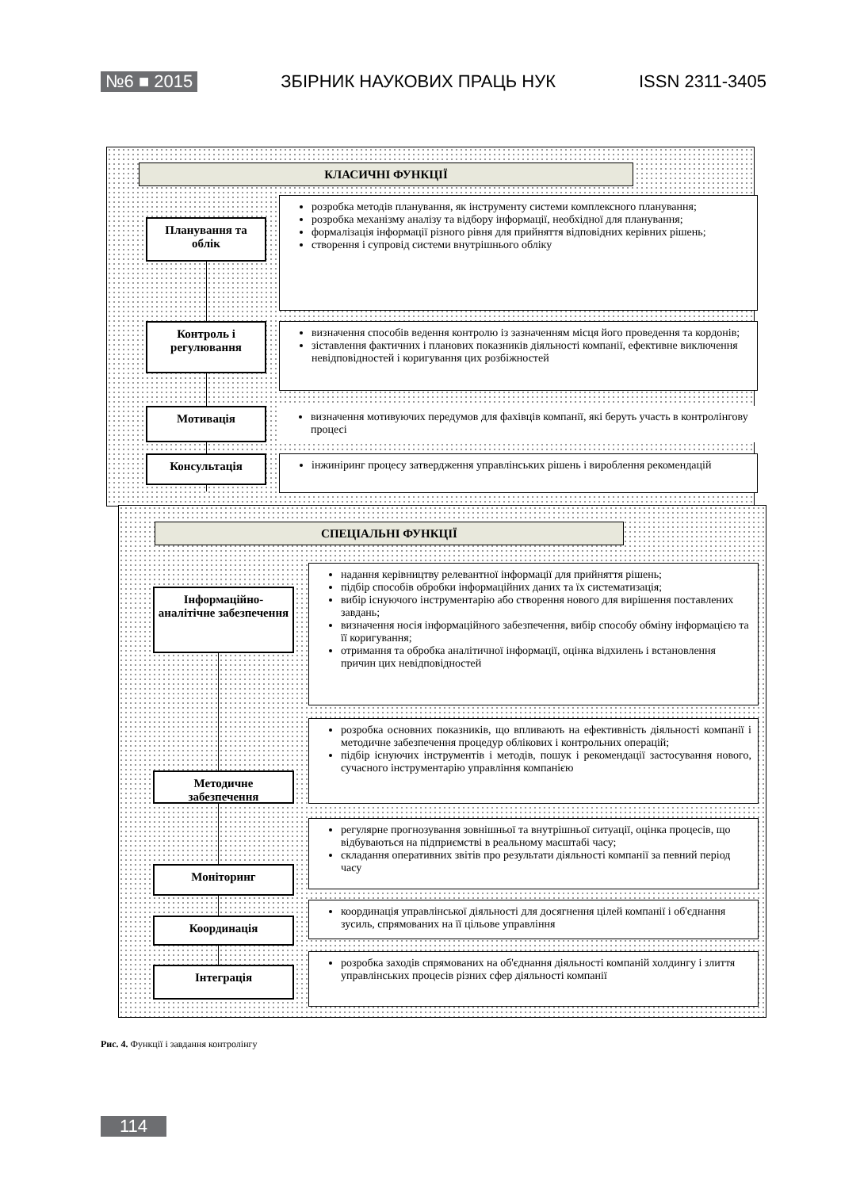№6 ■ 2015 ЗБІРНИК НАУКОВИХ ПРАЦЬ НУК ISSN 2311-3405
КЛАСИЧНІ ФУНКЦІЇ
Планування та облік
розробка методів планування, як інструменту системи комплексного планування;
розробка механізму аналізу та відбору інформації, необхідної для планування;
формалізація інформації різного рівня для прийняття відповідних керівних рішень;
створення і супровід системи внутрішнього обліку
Контроль і регулювання
визначення способів ведення контролю із зазначенням місця його проведення та кордонів;
зіставлення фактичних і планових показників діяльності компанії, ефективне виключення невідповідностей і коригування цих розбіжностей
Мотивація
визначення мотивуючих передумов для фахівців компанії, які беруть участь в контролінгову процесі
Консультація
інжиніринг процесу затвердження управлінських рішень і вироблення рекомендацій
СПЕЦІАЛЬНІ ФУНКЦІЇ
Інформаційно-аналітічне забезпечення
надання керівництву релевантної інформації для прийняття рішень;
підбір способів обробки інформаційних даних та їх систематизація;
вибір існуючого інструментарію або створення нового для вирішення поставлених завдань;
визначення носія інформаційного забезпечення, вибір способу обміну інформацією та її коригування;
отримання та обробка аналітичної інформації, оцінка відхилень і встановлення причин цих невідповідностей
Методичне забезпечення
розробка основних показників, що впливають на ефективність діяльності компанії і методичне забезпечення процедур облікових і контрольних операцій;
підбір існуючих інструментів і методів, пошук і рекомендації застосування нового, сучасного інструментарію управління компанією
Моніторинг
регулярне прогнозування зовнішньої та внутрішньої ситуації, оцінка процесів, що відбуваються на підприємстві в реальному масштабі часу;
складання оперативних звітів про результати діяльності компанії за певний період часу
Координація
координація управлінської діяльності для досягнення цілей компанії і об'єднання зусиль, спрямованих на її цільове управління
Інтеграція
розробка заходів спрямованих на об'єднання діяльності компаній холдингу і злиття управлінських процесів різних сфер діяльності компанії
Рис. 4. Функції і завдання контролінгу
114